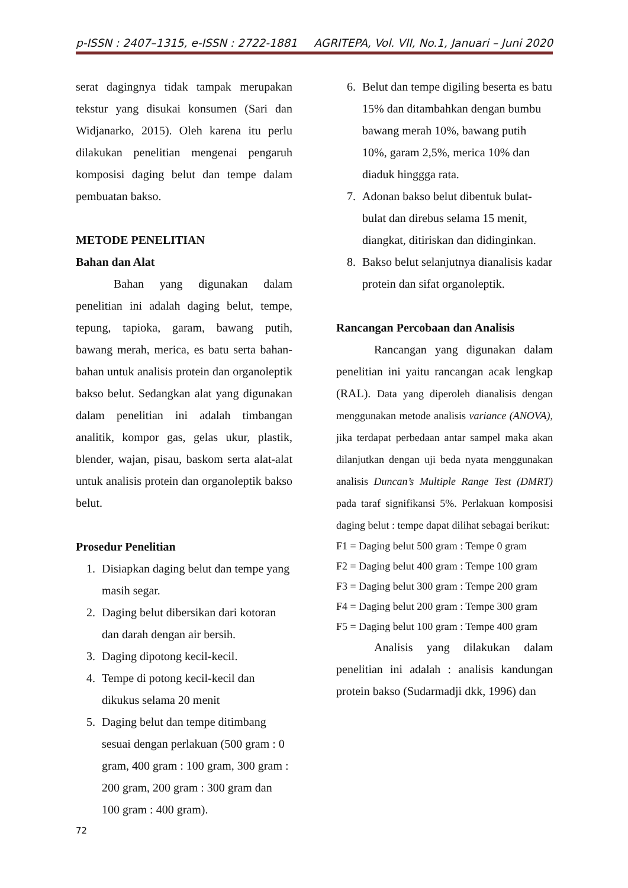p-ISSN : 2407–1315, e-ISSN : 2722-1881 AGRITEPA, Vol. VII, No.1, Januari – Juni 2020
serat dagingnya tidak tampak merupakan tekstur yang disukai konsumen (Sari dan Widjanarko, 2015). Oleh karena itu perlu dilakukan penelitian mengenai pengaruh komposisi daging belut dan tempe dalam pembuatan bakso.
METODE PENELITIAN
Bahan dan Alat
Bahan yang digunakan dalam penelitian ini adalah daging belut, tempe, tepung, tapioka, garam, bawang putih, bawang merah, merica, es batu serta bahan-bahan untuk analisis protein dan organoleptik bakso belut. Sedangkan alat yang digunakan dalam penelitian ini adalah timbangan analitik, kompor gas, gelas ukur, plastik, blender, wajan, pisau, baskom serta alat-alat untuk analisis protein dan organoleptik bakso belut.
Prosedur Penelitian
1. Disiapkan daging belut dan tempe yang masih segar.
2. Daging belut dibersikan dari kotoran dan darah dengan air bersih.
3. Daging dipotong kecil-kecil.
4. Tempe di potong kecil-kecil dan dikukus selama 20 menit
5. Daging belut dan tempe ditimbang sesuai dengan perlakuan (500 gram : 0 gram, 400 gram : 100 gram, 300 gram : 200 gram, 200 gram : 300 gram dan 100 gram : 400 gram).
6. Belut dan tempe digiling beserta es batu 15% dan ditambahkan dengan bumbu bawang merah 10%, bawang putih 10%, garam 2,5%, merica 10% dan diaduk hinggga rata.
7. Adonan bakso belut dibentuk bulat-bulat dan direbus selama 15 menit, diangkat, ditiriskan dan didinginkan.
8. Bakso belut selanjutnya dianalisis kadar protein dan sifat organoleptik.
Rancangan Percobaan dan Analisis
Rancangan yang digunakan dalam penelitian ini yaitu rancangan acak lengkap (RAL). Data yang diperoleh dianalisis dengan menggunakan metode analisis variance (ANOVA), jika terdapat perbedaan antar sampel maka akan dilanjutkan dengan uji beda nyata menggunakan analisis Duncan’s Multiple Range Test (DMRT) pada taraf signifikansi 5%. Perlakuan komposisi daging belut : tempe dapat dilihat sebagai berikut:
F1 = Daging belut 500 gram : Tempe 0 gram
F2 = Daging belut 400 gram : Tempe 100 gram
F3 = Daging belut 300 gram : Tempe 200 gram
F4 = Daging belut 200 gram : Tempe 300 gram
F5 = Daging belut 100 gram : Tempe 400 gram
Analisis yang dilakukan dalam penelitian ini adalah : analisis kandungan protein bakso (Sudarmadji dkk, 1996) dan
72